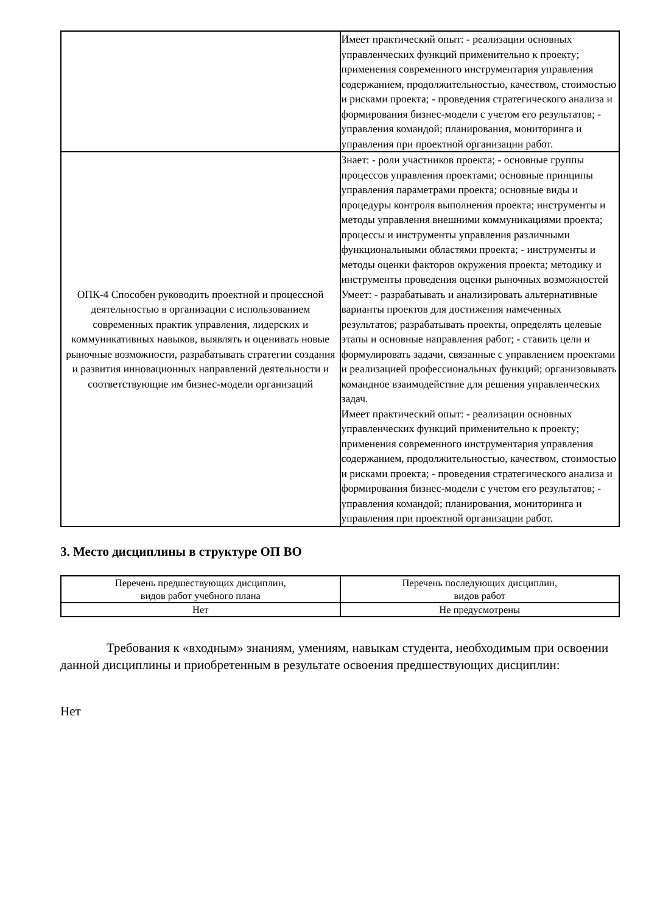| | Имеет практический опыт: - реализации основных управленческих функций применительно к проекту; применения современного инструментария управления содержанием, продолжительностью, качеством, стоимостью и рисками проекта; - проведения стратегического анализа и формирования бизнес-модели с учетом его результатов; - управления командой; планирования, мониторинга и управления при проектной организации работ. |
| ОПК-4 Способен руководить проектной и процессной деятельностью в организации с использованием современных практик управления, лидерских и коммуникативных навыков, выявлять и оценивать новые рыночные возможности, разрабатывать стратегии создания и развития инновационных направлений деятельности и соответствующие им бизнес-модели организаций | Знает: - роли участников проекта; - основные группы процессов управления проектами; основные принципы управления параметрами проекта; основные виды и процедуры контроля выполнения проекта; инструменты и методы управления внешними коммуникациями проекта; процессы и инструменты управления различными функциональными областями проекта; - инструменты и методы оценки факторов окружения проекта; методику и инструменты проведения оценки рыночных возможностей Умеет: - разрабатывать и анализировать альтернативные варианты проектов для достижения намеченных результатов; разрабатывать проекты, определять целевые этапы и основные направления работ; - ставить цели и формулировать задачи, связанные с управлением проектами и реализацией профессиональных функций; организовывать командное взаимодействие для решения управленческих задач. Имеет практический опыт: - реализации основных управленческих функций применительно к проекту; применения современного инструментария управления содержанием, продолжительностью, качеством, стоимостью и рисками проекта; - проведения стратегического анализа и формирования бизнес-модели с учетом его результатов; - управления командой; планирования, мониторинга и управления при проектной организации работ. |
3. Место дисциплины в структуре ОП ВО
| Перечень предшествующих дисциплин, видов работ учебного плана | Перечень последующих дисциплин, видов работ |
| --- | --- |
| Нет | Не предусмотрены |
Требования к «входным» знаниям, умениям, навыкам студента, необходимым при освоении данной дисциплины и приобретенным в результате освоения предшествующих дисциплин:
Нет